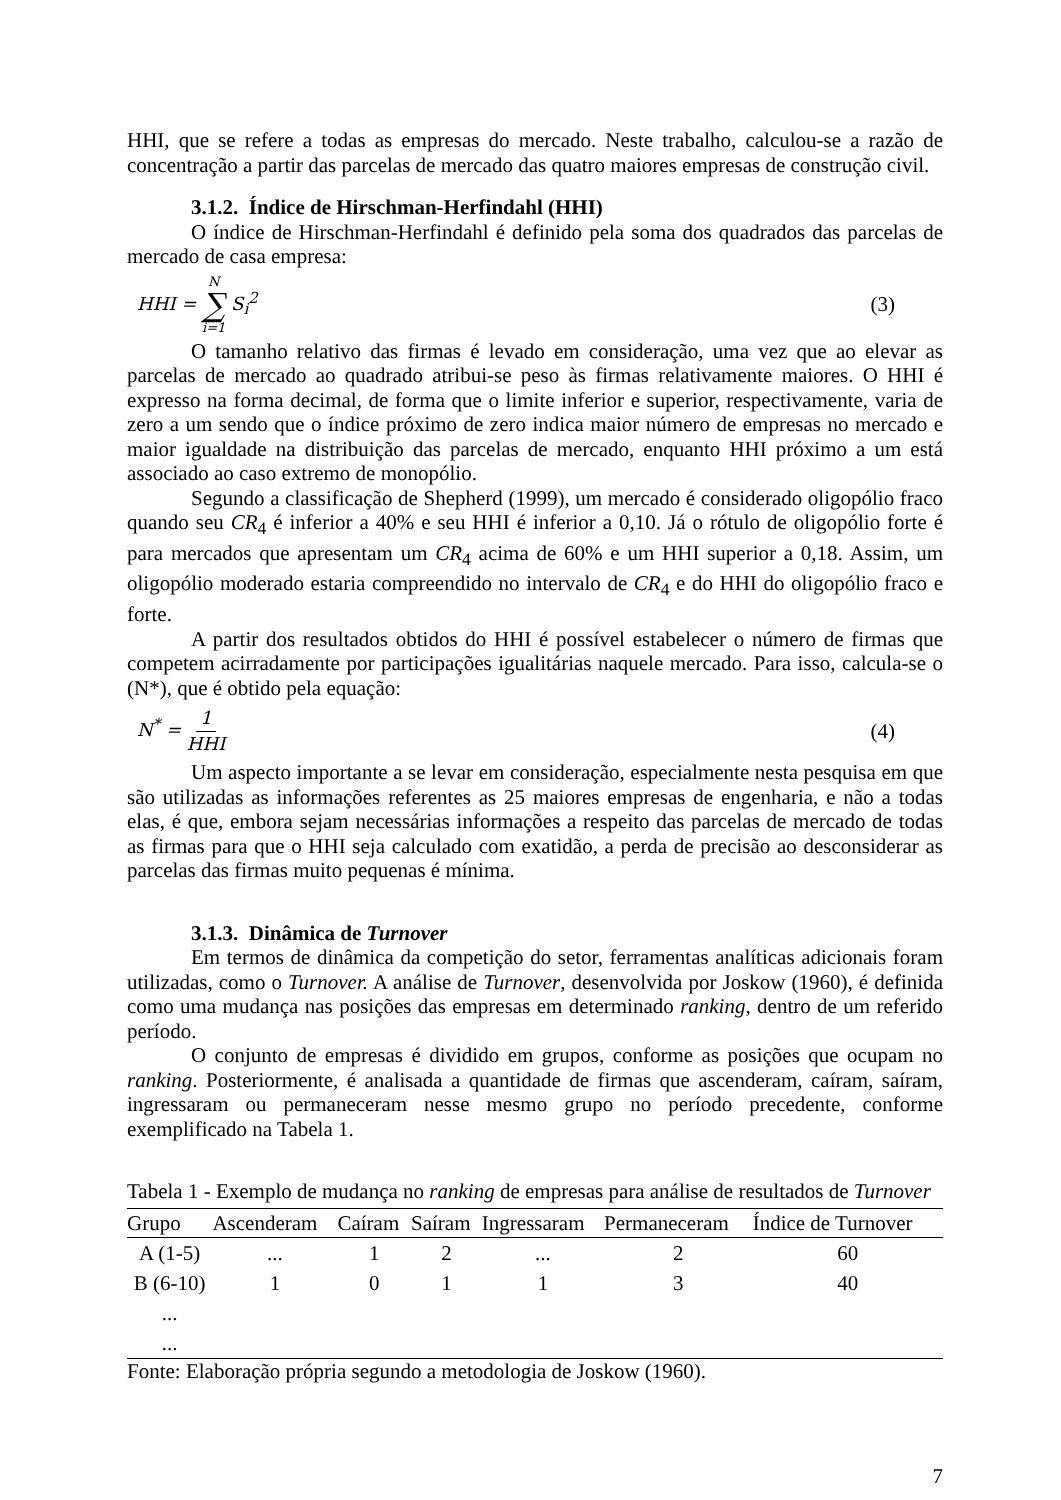HHI, que se refere a todas as empresas do mercado. Neste trabalho, calculou-se a razão de concentração a partir das parcelas de mercado das quatro maiores empresas de construção civil.
3.1.2. Índice de Hirschman-Herfindahl (HHI)
O índice de Hirschman-Herfindahl é definido pela soma dos quadrados das parcelas de mercado de casa empresa:
HHI = N ∑ i=1 S<sub>i</sub><sup>2</sup> (3)
O tamanho relativo das firmas é levado em consideração, uma vez que ao elevar as parcelas de mercado ao quadrado atribui-se peso às firmas relativamente maiores. O HHI é expresso na forma decimal, de forma que o limite inferior e superior, respectivamente, varia de zero a um sendo que o índice próximo de zero indica maior número de empresas no mercado e maior igualdade na distribuição das parcelas de mercado, enquanto HHI próximo a um está associado ao caso extremo de monopólio.
Segundo a classificação de Shepherd (1999), um mercado é considerado oligopólio fraco quando seu CR<sub>4</sub> é inferior a 40% e seu HHI é inferior a 0,10. Já o rótulo de oligopólio forte é para mercados que apresentam um CR<sub>4</sub> acima de 60% e um HHI superior a 0,18. Assim, um oligopólio moderado estaria compreendido no intervalo de CR<sub>4</sub> e do HHI do oligopólio fraco e forte.
A partir dos resultados obtidos do HHI é possível estabelecer o número de firmas que competem acirradamente por participações igualitárias naquele mercado. Para isso, calcula-se o (N*), que é obtido pela equação:
N<sup>*</sup> = 1 HHI (4)
Um aspecto importante a se levar em consideração, especialmente nesta pesquisa em que são utilizadas as informações referentes as 25 maiores empresas de engenharia, e não a todas elas, é que, embora sejam necessárias informações a respeito das parcelas de mercado de todas as firmas para que o HHI seja calculado com exatidão, a perda de precisão ao desconsiderar as parcelas das firmas muito pequenas é mínima.
3.1.3. Dinâmica de Turnover
Em termos de dinâmica da competição do setor, ferramentas analíticas adicionais foram utilizadas, como o Turnover. A análise de Turnover, desenvolvida por Joskow (1960), é definida como uma mudança nas posições das empresas em determinado ranking, dentro de um referido período.
O conjunto de empresas é dividido em grupos, conforme as posições que ocupam no ranking. Posteriormente, é analisada a quantidade de firmas que ascenderam, caíram, saíram, ingressaram ou permaneceram nesse mesmo grupo no período precedente, conforme exemplificado na Tabela 1.
Tabela 1 - Exemplo de mudança no ranking de empresas para análise de resultados de Turnover
| Grupo | Ascenderam | Caíram | Saíram | Ingressaram | Permaneceram | Índice de Turnover |
| --- | --- | --- | --- | --- | --- | --- |
| A (1-5) | ... | 1 | 2 | ... | 2 | 60 |
| B (6-10) | 1 | 0 | 1 | 1 | 3 | 40 |
| ... | | | | | | |
| ... | | | | | | |
Fonte: Elaboração própria segundo a metodologia de Joskow (1960).
7